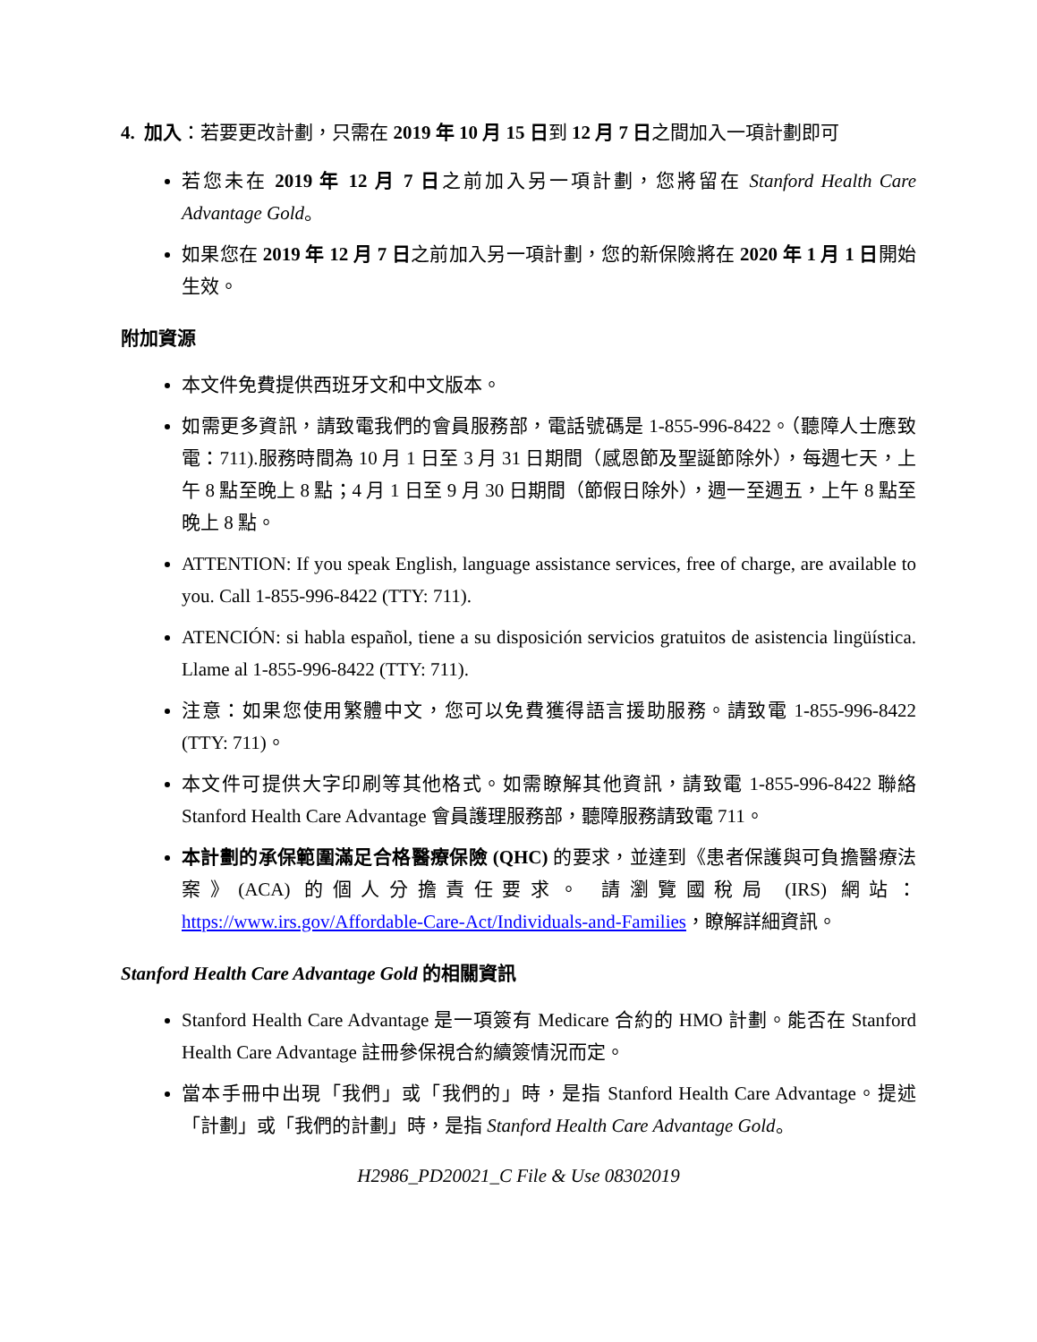4. 加入：若要更改計劃，只需在 2019 年 10 月 15 日到 12 月 7 日之間加入一項計劃即可
若您未在 2019 年 12 月 7 日之前加入另一項計劃，您將留在 Stanford Health Care Advantage Gold。
如果您在 2019 年 12 月 7 日之前加入另一項計劃，您的新保險將在 2020 年 1 月 1 日開始生效。
附加資源
本文件免費提供西班牙文和中文版本。
如需更多資訊，請致電我們的會員服務部，電話號碼是 1-855-996-8422。（聽障人士應致電：711).服務時間為 10 月 1 日至 3 月 31 日期間（感恩節及聖誕節除外），每週七天，上午 8 點至晚上 8 點；4 月 1 日至 9 月 30 日期間（節假日除外），週一至週五，上午 8 點至晚上 8 點。
ATTENTION: If you speak English, language assistance services, free of charge, are available to you. Call 1-855-996-8422 (TTY: 711).
ATENCIÓN: si habla español, tiene a su disposición servicios gratuitos de asistencia lingüística. Llame al 1-855-996-8422 (TTY: 711).
注意：如果您使用繁體中文，您可以免費獲得語言援助服務。請致電 1-855-996-8422 (TTY: 711)。
本文件可提供大字印刷等其他格式。如需瞭解其他資訊，請致電 1-855-996-8422 聯絡 Stanford Health Care Advantage 會員護理服務部，聽障服務請致電 711。
本計劃的承保範圍滿足合格醫療保險 (QHC) 的要求，並達到《患者保護與可負擔醫療法案》(ACA) 的個人分擔責任要求。 請瀏覽國稅局 (IRS) 網站：https://www.irs.gov/Affordable-Care-Act/Individuals-and-Families，瞭解詳細資訊。
Stanford Health Care Advantage Gold 的相關資訊
Stanford Health Care Advantage 是一項簽有 Medicare 合約的 HMO 計劃。能否在 Stanford Health Care Advantage 註冊參保視合約續簽情況而定。
當本手冊中出現「我們」或「我們的」時，是指 Stanford Health Care Advantage。提述「計劃」或「我們的計劃」時，是指 Stanford Health Care Advantage Gold。
H2986_PD20021_C File & Use 08302019